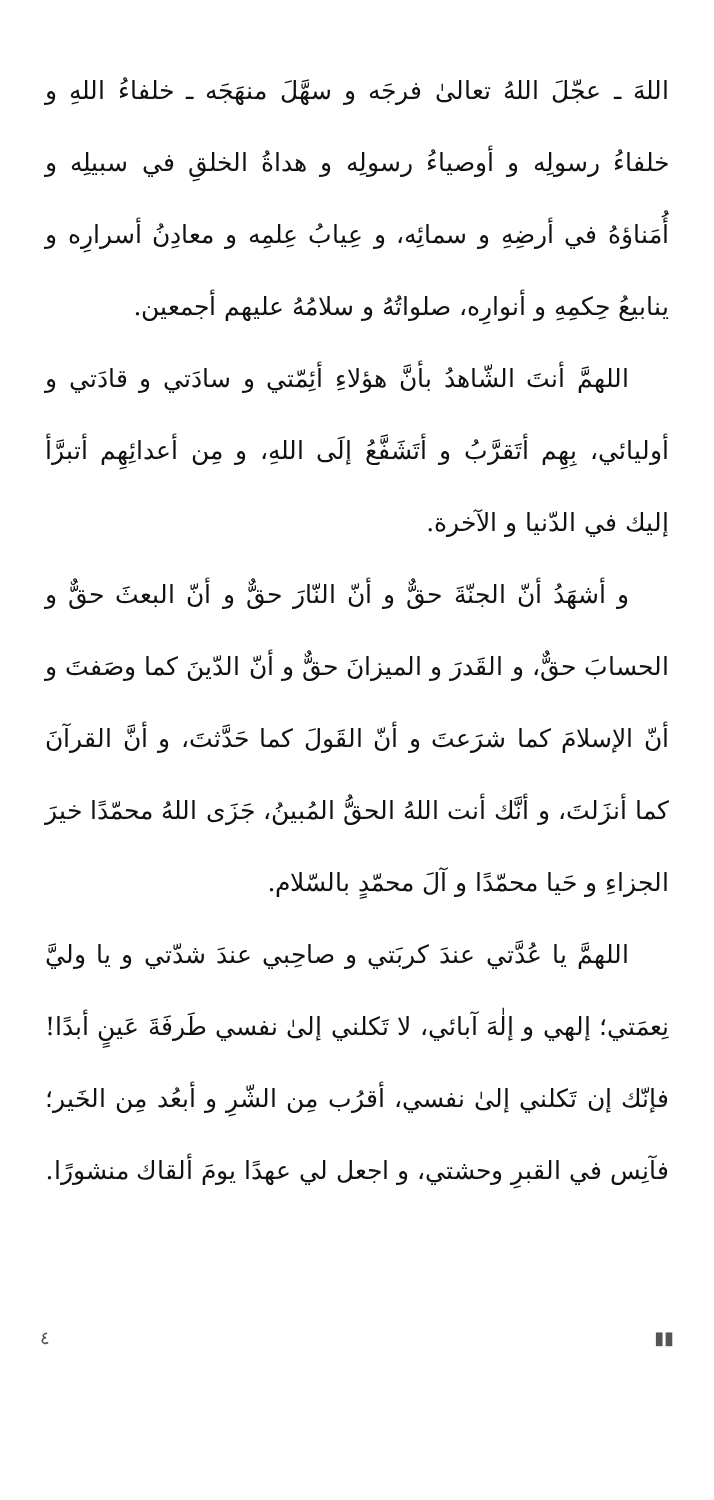اللهَ ـ عجّلَ اللهُ تعالىٰ فرجَه و سهَّلَ منهَجَه ـ خلفاءُ اللهِ و خلفاءُ رسولِه و أوصياءُ رسولِه و هداةُ الخلقِ في سبيلِه و أُمَناؤهُ في أرضِهِ و سمائِه، و عِيابُ عِلمِه و معادِنُ أسرارِه و ينابيعُ حِكمِهِ و أنوارِه، صلواتُهُ و سلامُهُ عليهم أجمعين.
اللهمَّ أنتَ الشّاهدُ بأنَّ هؤلاءِ أئِمّتي و سادَتي و قادَتي و أوليائي، بِهِم أتَقرَّبُ و أتَشَفَّعُ إلَى اللهِ، و مِن أعدائِهِم أتبرَّأ إليك في الدّنيا و الآخرة.
و أشهَدُ أنّ الجنّةَ حقٌّ و أنّ النّارَ حقٌّ و أنّ البعثَ حقٌّ و الحسابَ حقٌّ، و القَدرَ و الميزانَ حقٌّ و أنّ الدّينَ كما وصَفتَ و أنّ الإسلامَ كما شرَعتَ و أنّ القَولَ كما حَدَّثتَ، و أنَّ القرآنَ كما أنزَلتَ، و أنَّك أنت اللهُ الحقُّ المُبينُ، جَزَى اللهُ محمّدًا خيرَ الجزاءِ و حَيا محمّدًا و آلَ محمّدٍ بالسّلام.
اللهمَّ يا عُدَّتي عندَ كربَتي و صاحِبي عندَ شدّتي و يا وليَّ نِعمَتي؛ إلهي و إلٰهَ آبائي، لا تَكلني إلىٰ نفسي طَرفَةَ عَينٍ أبدًا! فإنّك إن تَكلني إلىٰ نفسي، أقرُب مِن الشّرِ و أبعُد مِن الخَير؛ فآنِس في القبرِ وحشتي، و اجعل لي عهدًا يومَ ألقاك منشورًا.
▮▮ ٤